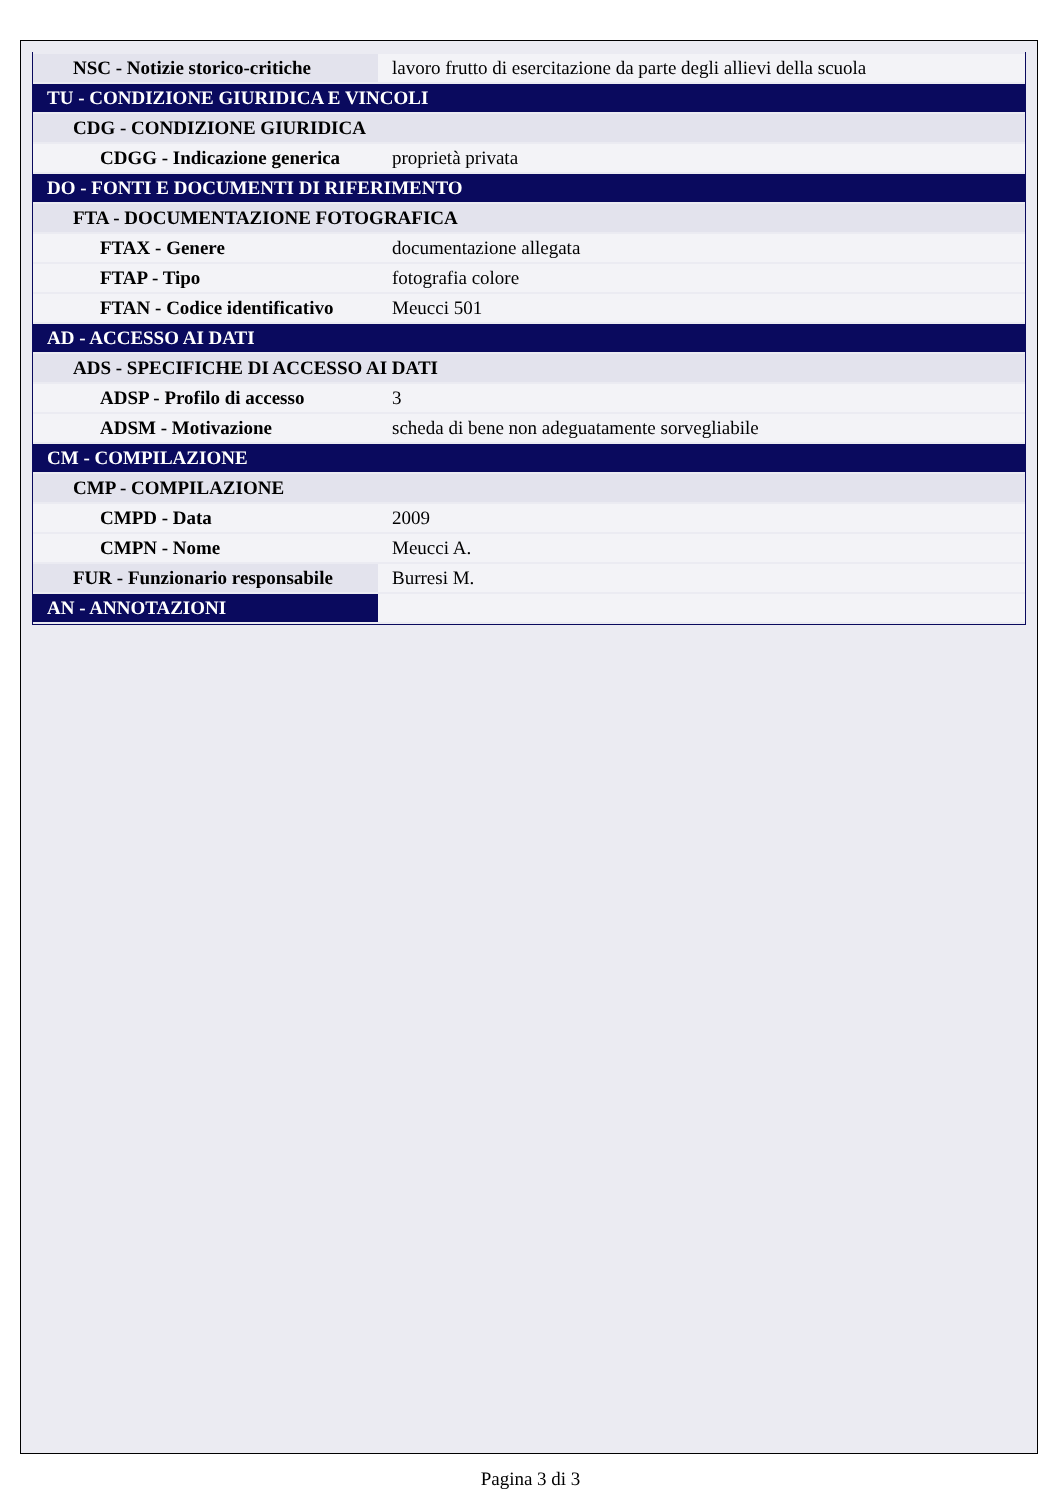| NSC - Notizie storico-critiche | lavoro frutto di esercitazione da parte degli allievi della scuola |
| TU - CONDIZIONE GIURIDICA E VINCOLI | |
| CDG - CONDIZIONE GIURIDICA | |
| CDGG - Indicazione generica | proprietà privata |
| DO - FONTI E DOCUMENTI DI RIFERIMENTO | |
| FTA - DOCUMENTAZIONE FOTOGRAFICA | |
| FTAX - Genere | documentazione allegata |
| FTAP - Tipo | fotografia colore |
| FTAN - Codice identificativo | Meucci 501 |
| AD - ACCESSO AI DATI | |
| ADS - SPECIFICHE DI ACCESSO AI DATI | |
| ADSP - Profilo di accesso | 3 |
| ADSM - Motivazione | scheda di bene non adeguatamente sorvegliabile |
| CM - COMPILAZIONE | |
| CMP - COMPILAZIONE | |
| CMPD - Data | 2009 |
| CMPN - Nome | Meucci A. |
| FUR - Funzionario responsabile | Burresi M. |
| AN - ANNOTAZIONI | |
Pagina 3 di 3